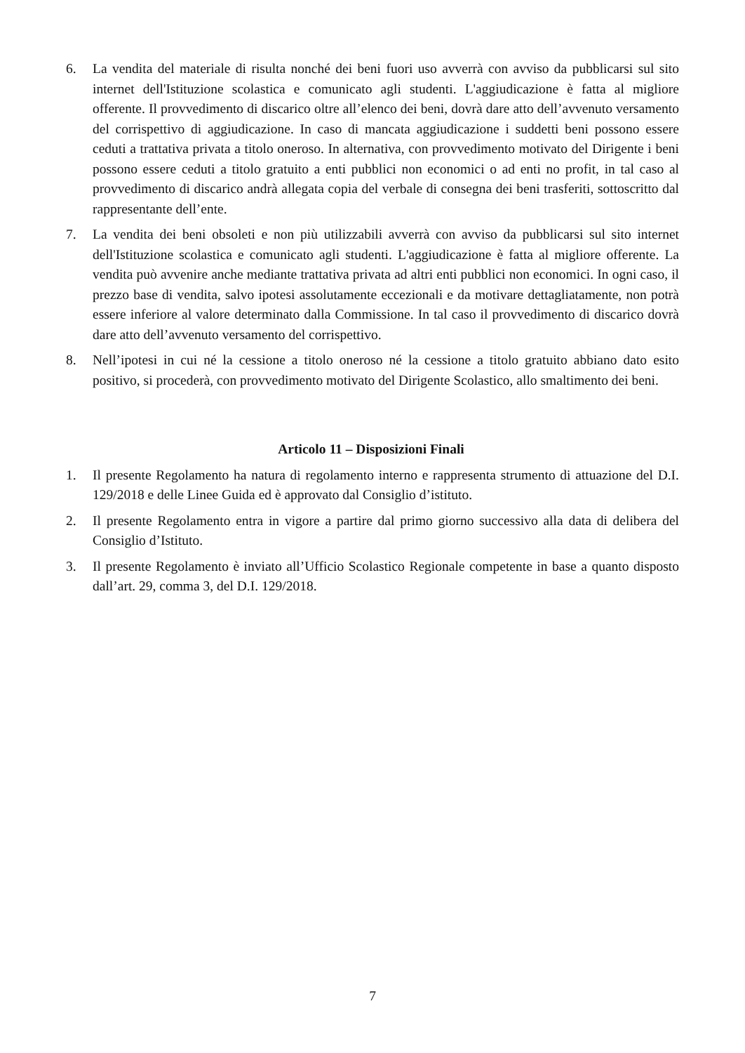6. La vendita del materiale di risulta nonché dei beni fuori uso avverrà con avviso da pubblicarsi sul sito internet dell'Istituzione scolastica e comunicato agli studenti. L'aggiudicazione è fatta al migliore offerente. Il provvedimento di discarico oltre all’elenco dei beni, dovrà dare atto dell’avvenuto versamento del corrispettivo di aggiudicazione. In caso di mancata aggiudicazione i suddetti beni possono essere ceduti a trattativa privata a titolo oneroso. In alternativa, con provvedimento motivato del Dirigente i beni possono essere ceduti a titolo gratuito a enti pubblici non economici o ad enti no profit, in tal caso al provvedimento di discarico andrà allegata copia del verbale di consegna dei beni trasferiti, sottoscritto dal rappresentante dell’ente.
7. La vendita dei beni obsoleti e non più utilizzabili avverrà con avviso da pubblicarsi sul sito internet dell'Istituzione scolastica e comunicato agli studenti. L'aggiudicazione è fatta al migliore offerente. La vendita può avvenire anche mediante trattativa privata ad altri enti pubblici non economici. In ogni caso, il prezzo base di vendita, salvo ipotesi assolutamente eccezionali e da motivare dettagliatamente, non potrà essere inferiore al valore determinato dalla Commissione. In tal caso il provvedimento di discarico dovrà dare atto dell’avvenuto versamento del corrispettivo.
8. Nell’ipotesi in cui né la cessione a titolo oneroso né la cessione a titolo gratuito abbiano dato esito positivo, si procederà, con provvedimento motivato del Dirigente Scolastico, allo smaltimento dei beni.
Articolo 11 – Disposizioni Finali
1. Il presente Regolamento ha natura di regolamento interno e rappresenta strumento di attuazione del D.I. 129/2018 e delle Linee Guida ed è approvato dal Consiglio d’istituto.
2. Il presente Regolamento entra in vigore a partire dal primo giorno successivo alla data di delibera del Consiglio d’Istituto.
3. Il presente Regolamento è inviato all’Ufficio Scolastico Regionale competente in base a quanto disposto dall’art. 29, comma 3, del D.I. 129/2018.
7